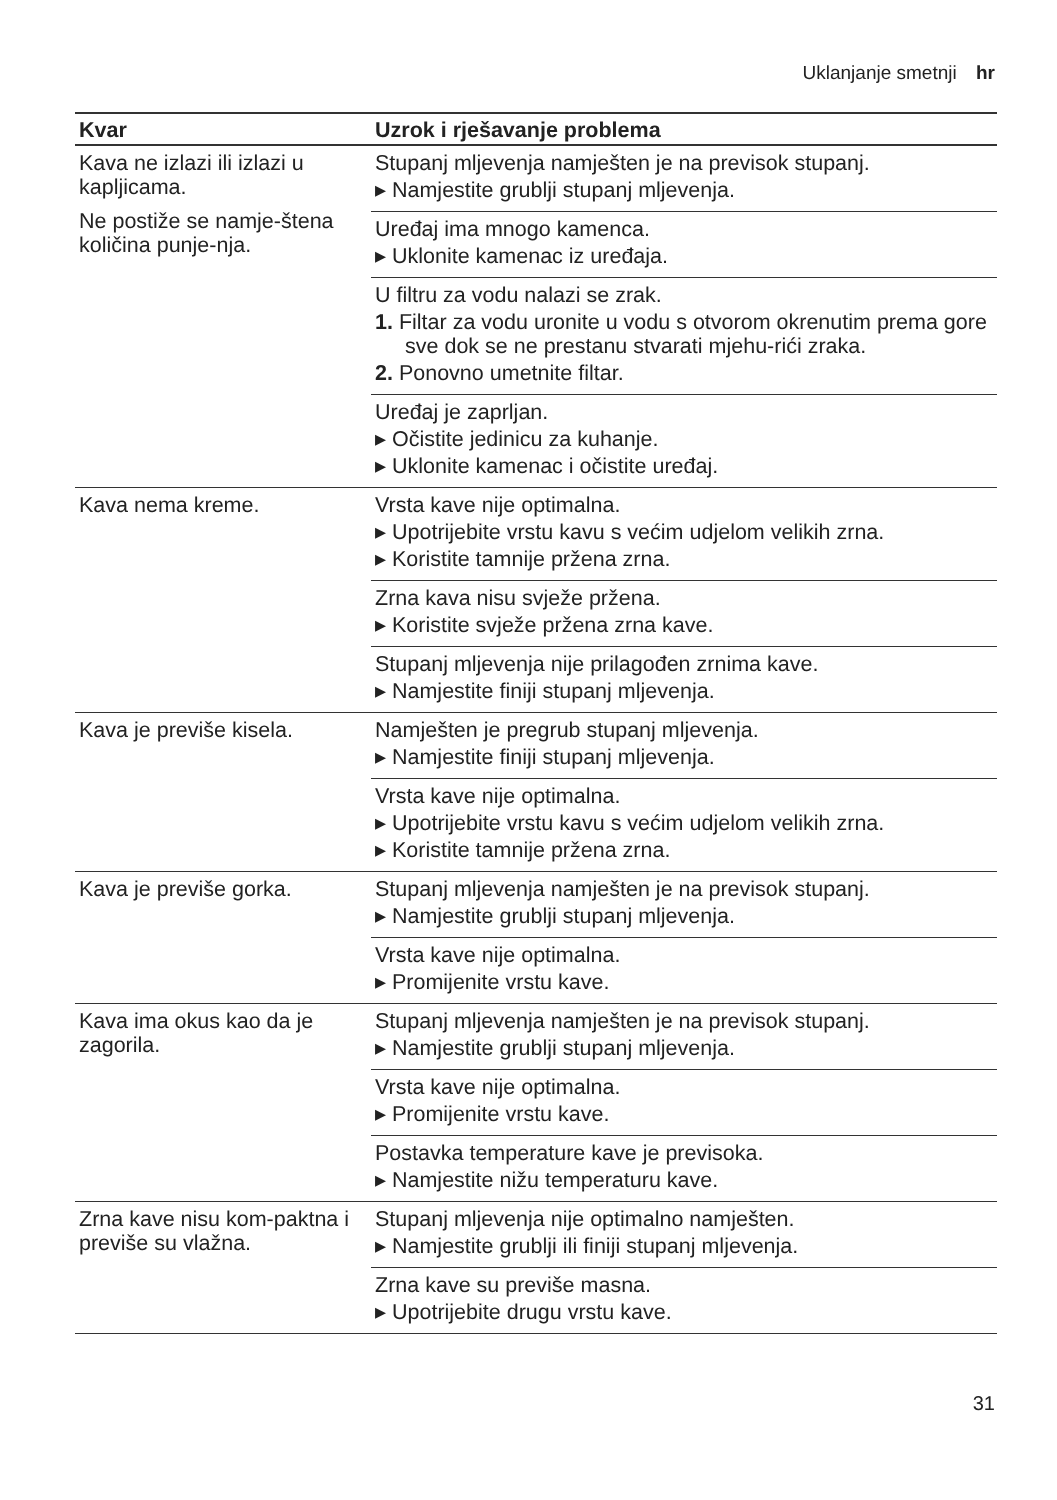Uklanjanje smetnji hr
| Kvar | Uzrok i rješavanje problema |
| --- | --- |
| Kava ne izlazi ili izlazi u kapljicama. Ne postiže se namje-štena količina punje-nja. | Stupanj mljevenja namješten je na previsok stupanj. ▸ Namjestite grublji stupanj mljevenja. |
| | Uređaj ima mnogo kamenca. ▸ Uklonite kamenac iz uređaja. |
| | U filtru za vodu nalazi se zrak. 1. Filtar za vodu uronite u vodu s otvorom okrenutim prema gore sve dok se ne prestanu stvarati mjehu-rići zraka. 2. Ponovno umetnite filtar. |
| | Uređaj je zaprljan. ▸ Očistite jedinicu za kuhanje. ▸ Uklonite kamenac i očistite uređaj. |
| Kava nema kreme. | Vrsta kave nije optimalna. ▸ Upotrijebite vrstu kavu s većim udjelom velikih zrna. ▸ Koristite tamnije pržena zrna. |
| | Zrna kava nisu svježe pržena. ▸ Koristite svježe pržena zrna kave. |
| | Stupanj mljevenja nije prilagođen zrnima kave. ▸ Namjestite finiji stupanj mljevenja. |
| Kava je previše kisela. | Namješten je pregrub stupanj mljevenja. ▸ Namjestite finiji stupanj mljevenja. |
| | Vrsta kave nije optimalna. ▸ Upotrijebite vrstu kavu s većim udjelom velikih zrna. ▸ Koristite tamnije pržena zrna. |
| Kava je previše gorka. | Stupanj mljevenja namješten je na previsok stupanj. ▸ Namjestite grublji stupanj mljevenja. |
| | Vrsta kave nije optimalna. ▸ Promijenite vrstu kave. |
| Kava ima okus kao da je zagorila. | Stupanj mljevenja namješten je na previsok stupanj. ▸ Namjestite grublji stupanj mljevenja. |
| | Vrsta kave nije optimalna. ▸ Promijenite vrstu kave. |
| | Postavka temperature kave je previsoka. ▸ Namjestite nižu temperaturu kave. |
| Zrna kave nisu kom-paktna i previše su vlažna. | Stupanj mljevenja nije optimalno namješten. ▸ Namjestite grublji ili finiji stupanj mljevenja. |
| | Zrna kave su previše masna. ▸ Upotrijebite drugu vrstu kave. |
31